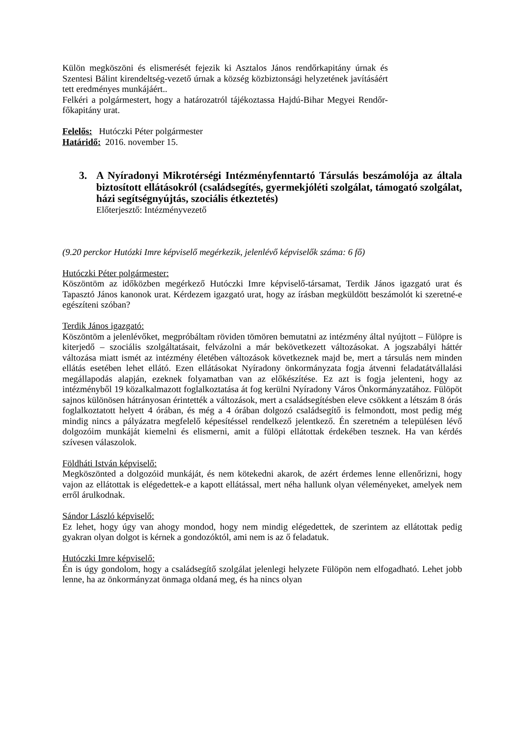Külön megköszöni és elismerését fejezik ki Asztalos János rendőrkapitány úrnak és Szentesi Bálint kirendeltség-vezető úrnak a község közbiztonsági helyzetének javításáért tett eredményes munkájáért..
Felkéri a polgármestert, hogy a határozatról tájékoztassa Hajdú-Bihar Megyei Rendőr-főkapitány urat.
Felelős: Hutóczki Péter polgármester
Határidő: 2016. november 15.
3. A Nyíradonyi Mikrotérségi Intézményfenntartó Társulás beszámolója az általa biztosított ellátásokról (családsegítés, gyermekjóléti szolgálat, támogató szolgálat, házi segítségnyújtás, szociális étkeztetés)
Előterjesztő: Intézményvezető
(9.20 perckor Hutózki Imre képviselő megérkezik, jelenlévő képviselők száma: 6 fő)
Hutóczki Péter polgármester:
Köszöntöm az időközben megérkező Hutóczki Imre képviselő-társamat, Terdik János igazgató urat és Tapasztó János kanonok urat. Kérdezem igazgató urat, hogy az írásban megküldött beszámolót ki szeretné-e egészíteni szóban?
Terdik János igazgató:
Köszöntöm a jelenlévőket, megpróbáltam röviden tömören bemutatni az intézmény által nyújtott – Fülöpre is kiterjedő – szociális szolgáltatásait, felvázolni a már bekövetkezett változásokat. A jogszabályi háttér változása miatt ismét az intézmény életében változások következnek majd be, mert a társulás nem minden ellátás esetében lehet ellátó. Ezen ellátásokat Nyíradony önkormányzata fogja átvenni feladatátvállalási megállapodás alapján, ezeknek folyamatban van az előkészítése. Ez azt is fogja jelenteni, hogy az intézményből 19 közalkalmazott foglalkoztatása át fog kerülni Nyíradony Város Önkormányzatához. Fülöpöt sajnos különösen hátrányosan érintették a változások, mert a családsegítésben eleve csökkent a létszám 8 órás foglalkoztatott helyett 4 órában, és még a 4 órában dolgozó családsegítő is felmondott, most pedig még mindig nincs a pályázatra megfelelő képesítéssel rendelkező jelentkező. Én szeretném a településen lévő dolgozóim munkáját kiemelni és elismerni, amit a fülöpi ellátottak érdekében tesznek. Ha van kérdés szívesen válaszolok.
Földháti István képviselő:
Megköszönted a dolgozóid munkáját, és nem kötekedni akarok, de azért érdemes lenne ellenőrizni, hogy vajon az ellátottak is elégedettek-e a kapott ellátással, mert néha hallunk olyan véleményeket, amelyek nem erről árulkodnak.
Sándor László képviselő:
Ez lehet, hogy úgy van ahogy mondod, hogy nem mindig elégedettek, de szerintem az ellátottak pedig gyakran olyan dolgot is kérnek a gondozóktól, ami nem is az ő feladatuk.
Hutóczki Imre képviselő:
Én is úgy gondolom, hogy a családsegítő szolgálat jelenlegi helyzete Fülöpön nem elfogadható. Lehet jobb lenne, ha az önkormányzat önmaga oldaná meg, és ha nincs olyan